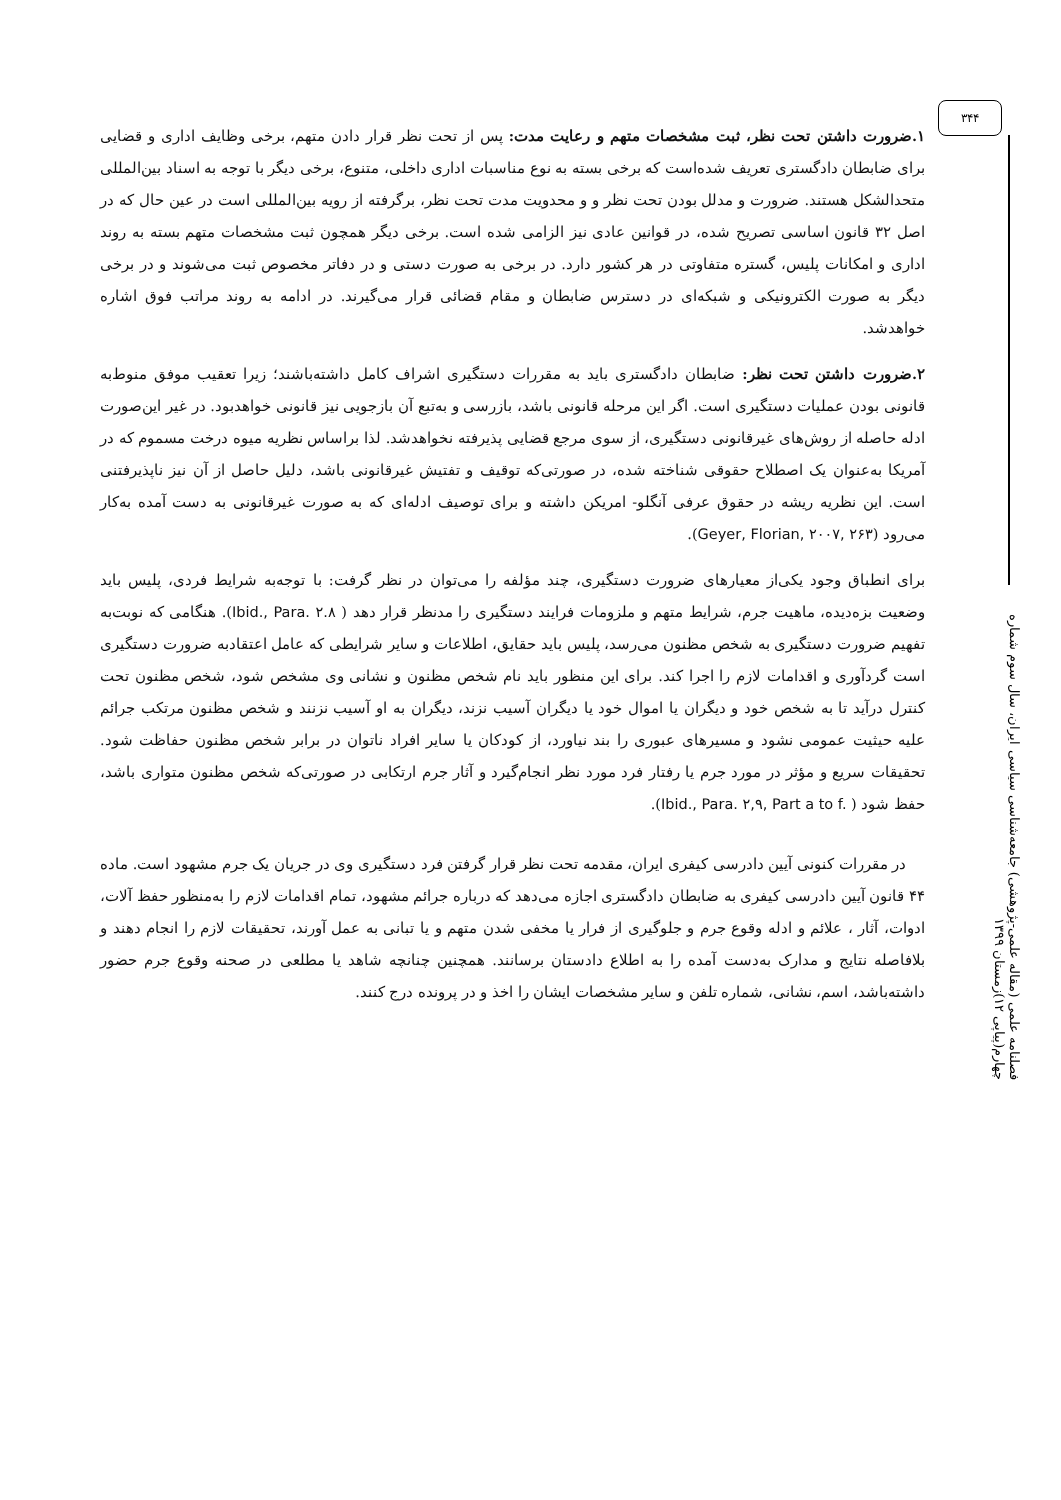۳۴۴
فصلنامه علمی (مقاله علمی-پژوهشی) جامعه‌شناسی سیاسی ایران، سال سوم شماره چهارم(پیاپی ۱۲)زمستان ۱۳۹۹
۱.ضرورت داشتن تحت نظر، ثبت مشخصات متهم و رعایت مدت: پس از تحت نظر قرار دادن متهم، برخی وظایف اداری و قضایی برای ضابطان دادگستری تعریف شده‌است که برخی بسته به نوع مناسبات اداری داخلی، متنوع، برخی دیگر با توجه به اسناد بین‌المللی متحدالشکل هستند. ضرورت و مدلل بودن تحت نظر و و محدویت مدت تحت نظر، برگرفته از رویه بین‌المللی است در عین حال که در اصل ۳۲ قانون اساسی تصریح شده، در قوانین عادی نیز الزامی شده است. برخی دیگر همچون ثبت مشخصات متهم بسته به روند اداری و امکانات پلیس، گستره متفاوتی در هر کشور دارد. در برخی به صورت دستی و در دفاتر مخصوص ثبت می‌شوند و در برخی دیگر به صورت الکترونیکی و شبکه‌ای در دسترس ضابطان و مقام قضائی قرار می‌گیرند. در ادامه به روند مراتب فوق اشاره خواهدشد.
۲.ضرورت داشتن تحت نظر: ضابطان دادگستری باید به مقررات دستگیری اشراف کامل داشته‌باشند؛ زیرا تعقیب موفق منوط‌به قانونی بودن عملیات دستگیری است. اگر این مرحله قانونی باشد، بازرسی و به‌تبع آن بازجویی نیز قانونی خواهدبود. در غیر این‌صورت ادله حاصله از روش‌های غیرقانونی دستگیری، از سوی مرجع قضایی پذیرفته نخواهدشد. لذا براساس نظریه میوه درخت مسموم که در آمریکا به‌عنوان یک اصطلاح حقوقی شناخته شده، در صورتی‌که توقیف و تفتیش غیرقانونی باشد، دلیل حاصل از آن نیز ناپذیرفتنی است. این نظریه ریشه در حقوق عرفی آنگلو- امریکن داشته و برای توصیف ادله‌ای که به صورت غیرقانونی به دست آمده به‌کار می‌رود (Geyer, Florian, ۲۰۰۷, ۲۶۳).
برای انطباق وجود یکی‌از معیارهای ضرورت دستگیری، چند مؤلفه را می‌توان در نظر گرفت: با توجه‌به شرایط فردی، پلیس باید وضعیت بزه‌دیده، ماهیت جرم، شرایط متهم و ملزومات فرایند دستگیری را مدنظر قرار دهد ( Ibid., Para. ۲.۸). هنگامی که نوبت‌به تفهیم ضرورت دستگیری به شخص مظنون می‌رسد، پلیس باید حقایق، اطلاعات و سایر شرایطی که عامل اعتقادبه ضرورت دستگیری است گردآوری و اقدامات لازم را اجرا کند. برای این منظور باید نام شخص مظنون و نشانی وی مشخص شود، شخص مظنون تحت کنترل درآید تا به شخص خود و دیگران یا اموال خود یا دیگران آسیب نزند، دیگران به او آسیب نزنند و شخص مظنون مرتکب جرائم علیه حیثیت عمومی نشود و مسیرهای عبوری را بند نیاورد، از کودکان یا سایر افراد ناتوان در برابر شخص مظنون حفاظت شود. تحقیقات سریع و مؤثر در مورد جرم یا رفتار فرد مورد نظر انجام‌گیرد و آثار جرم ارتکابی در صورتی‌که شخص مظنون متواری باشد، حفظ شود ( Ibid., Para. ۲,۹, Part a to f.).
در مقررات کنونی آیین دادرسی کیفری ایران، مقدمه تحت نظر قرار گرفتن فرد دستگیری وی در جریان یک جرم مشهود است. ماده ۴۴ قانون آیین دادرسی کیفری به ضابطان دادگستری اجازه می‌دهد که درباره جرائم مشهود، تمام اقدامات لازم را به‌منظور حفظ آلات، ادوات، آثار ، علائم و ادله وقوع جرم و جلوگیری از فرار یا مخفی شدن متهم و یا تبانی به عمل آورند، تحقیقات لازم را انجام دهند و بلافاصله نتایج و مدارک به‌دست آمده را به اطلاع دادستان برسانند. همچنین چنانچه شاهد یا مطلعی در صحنه وقوع جرم حضور داشته‌باشد، اسم، نشانی، شماره تلفن و سایر مشخصات ایشان را اخذ و در پرونده درج کنند.